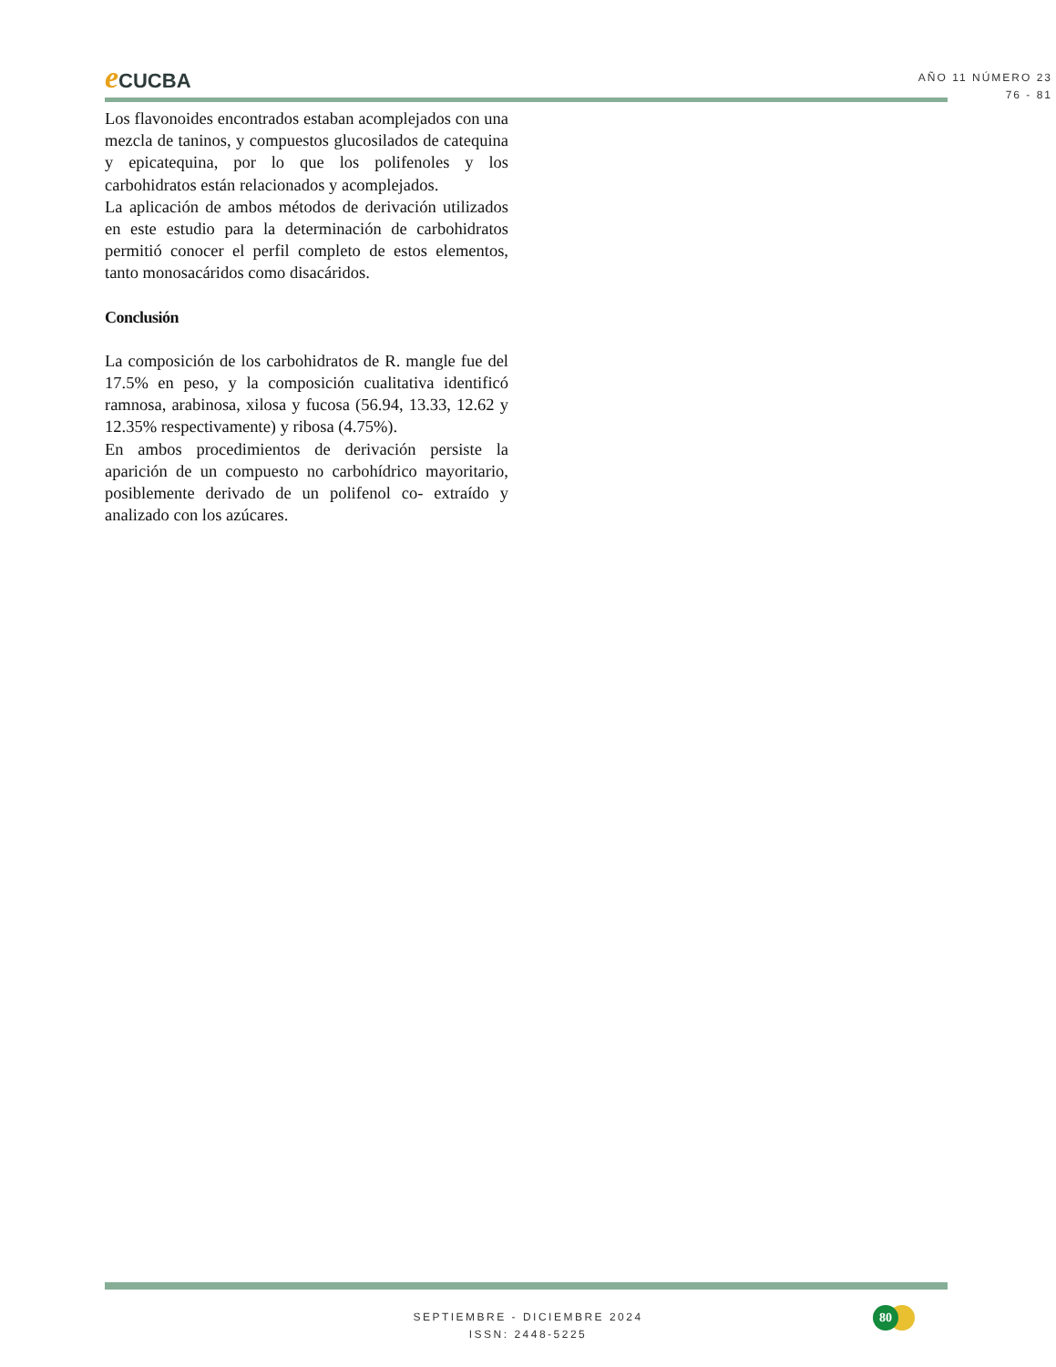e CUCBA
AÑO 11 NÚMERO 23
76 - 81
Los flavonoides encontrados estaban acomplejados con una mezcla de taninos, y compuestos glucosilados de catequina y epicatequina, por lo que los polifenoles y los carbohidratos están relacionados y acomplejados.
La aplicación de ambos métodos de derivación utilizados en este estudio para la determinación de carbohidratos permitió conocer el perfil completo de estos elementos, tanto monosacáridos como disacáridos.
Conclusión
La composición de los carbohidratos de R. mangle fue del 17.5% en peso, y la composición cualitativa identificó ramnosa, arabinosa, xilosa y fucosa (56.94, 13.33, 12.62 y 12.35% respectivamente) y ribosa (4.75%).
En ambos procedimientos de derivación persiste la aparición de un compuesto no carbohídrico mayoritario, posiblemente derivado de un polifenol co- extraído y analizado con los azúcares.
SEPTIEMBRE - DICIEMBRE 2024
ISSN: 2448-5225
80